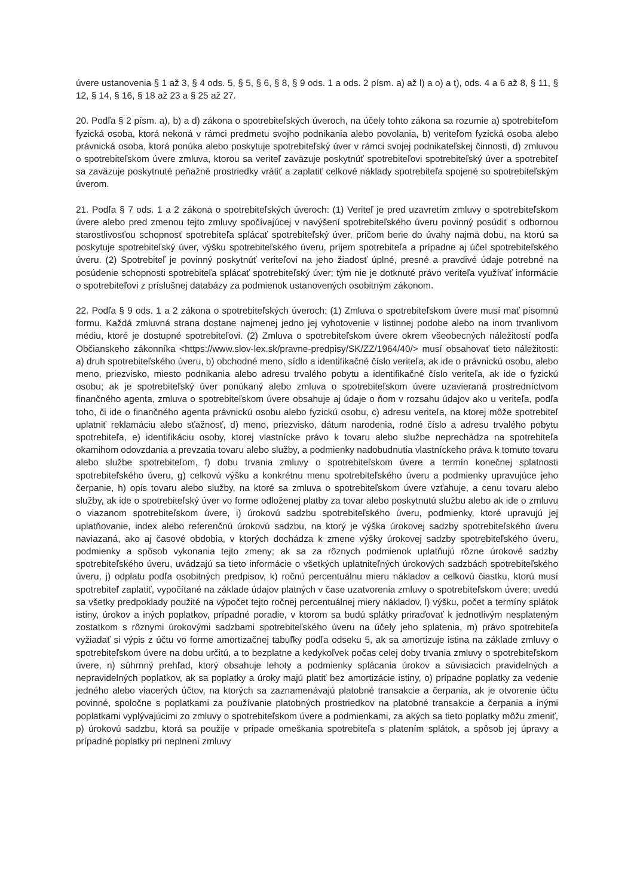úvere ustanovenia § 1 až 3, § 4 ods. 5, § 5, § 6, § 8, § 9 ods. 1 a ods. 2 písm. a) až l) a o) a t), ods. 4 a 6 až 8, § 11, § 12, § 14, § 16, § 18 až 23 a § 25 až 27.
20. Podľa § 2 písm. a), b) a d) zákona o spotrebiteľských úveroch, na účely tohto zákona sa rozumie a) spotrebiteľom fyzická osoba, ktorá nekoná v rámci predmetu svojho podnikania alebo povolania, b) veriteľom fyzická osoba alebo právnická osoba, ktorá ponúka alebo poskytuje spotrebiteľský úver v rámci svojej podnikateľskej činnosti, d) zmluvou o spotrebiteľskom úvere zmluva, ktorou sa veriteľ zaväzuje poskytnúť spotrebiteľovi spotrebiteľský úver a spotrebiteľ sa zaväzuje poskytnuté peňažné prostriedky vrátiť a zaplatiť celkové náklady spotrebiteľa spojené so spotrebiteľským úverom.
21. Podľa § 7 ods. 1 a 2 zákona o spotrebiteľských úveroch: (1) Veriteľ je pred uzavretím zmluvy o spotrebiteľskom úvere alebo pred zmenou tejto zmluvy spočívajúcej v navýšení spotrebiteľského úveru povinný posúdiť s odbornou starostlivosťou schopnosť spotrebiteľa splácať spotrebiteľský úver, pričom berie do úvahy najmä dobu, na ktorú sa poskytuje spotrebiteľský úver, výšku spotrebiteľského úveru, príjem spotrebiteľa a prípadne aj účel spotrebiteľského úveru. (2) Spotrebiteľ je povinný poskytnúť veriteľovi na jeho žiadosť úplné, presné a pravdivé údaje potrebné na posúdenie schopnosti spotrebiteľa splácať spotrebiteľský úver; tým nie je dotknuté právo veriteľa využívať informácie o spotrebiteľovi z príslušnej databázy za podmienok ustanovených osobitným zákonom.
22. Podľa § 9 ods. 1 a 2 zákona o spotrebiteľských úveroch: (1) Zmluva o spotrebiteľskom úvere musí mať písomnú formu. Každá zmluvná strana dostane najmenej jedno jej vyhotovenie v listinnej podobe alebo na inom trvanlivom médiu, ktoré je dostupné spotrebiteľovi. (2) Zmluva o spotrebiteľskom úvere okrem všeobecných náležitostí podľa Občianskeho zákonníka <https://www.slov-lex.sk/pravne-predpisy/SK/ZZ/1964/40/> musí obsahovať tieto náležitosti: a) druh spotrebiteľského úveru, b) obchodné meno, sídlo a identifikačné číslo veriteľa, ak ide o právnickú osobu, alebo meno, priezvisko, miesto podnikania alebo adresu trvalého pobytu a identifikačné číslo veriteľa, ak ide o fyzickú osobu; ak je spotrebiteľský úver ponúkaný alebo zmluva o spotrebiteľskom úvere uzavieraná prostredníctvom finančného agenta, zmluva o spotrebiteľskom úvere obsahuje aj údaje o ňom v rozsahu údajov ako u veriteľa, podľa toho, či ide o finančného agenta právnickú osobu alebo fyzickú osobu, c) adresu veriteľa, na ktorej môže spotrebiteľ uplatniť reklamáciu alebo sťažnosť, d) meno, priezvisko, dátum narodenia, rodné číslo a adresu trvalého pobytu spotrebiteľa, e) identifikáciu osoby, ktorej vlastnícke právo k tovaru alebo službe neprechádza na spotrebiteľa okamihom odovzdania a prevzatia tovaru alebo služby, a podmienky nadobudnutia vlastníckeho práva k tomuto tovaru alebo službe spotrebiteľom, f) dobu trvania zmluvy o spotrebiteľskom úvere a termín konečnej splatnosti spotrebiteľského úveru, g) celkovú výšku a konkrétnu menu spotrebiteľského úveru a podmienky upravujúce jeho čerpanie, h) opis tovaru alebo služby, na ktoré sa zmluva o spotrebiteľskom úvere vzťahuje, a cenu tovaru alebo služby, ak ide o spotrebiteľský úver vo forme odloženej platby za tovar alebo poskytnutú službu alebo ak ide o zmluvu o viazanom spotrebiteľskom úvere, i) úrokovú sadzbu spotrebiteľského úveru, podmienky, ktoré upravujú jej uplatňovanie, index alebo referenčnú úrokovú sadzbu, na ktorý je výška úrokovej sadzby spotrebiteľského úveru naviazaná, ako aj časové obdobia, v ktorých dochádza k zmene výšky úrokovej sadzby spotrebiteľského úveru, podmienky a spôsob vykonania tejto zmeny; ak sa za rôznych podmienok uplatňujú rôzne úrokové sadzby spotrebiteľského úveru, uvádzajú sa tieto informácie o všetkých uplatniteľných úrokových sadzbách spotrebiteľského úveru, j) odplatu podľa osobitných predpisov, k) ročnú percentuálnu mieru nákladov a celkovú čiastku, ktorú musí spotrebiteľ zaplatiť, vypočítané na základe údajov platných v čase uzatvorenia zmluvy o spotrebiteľskom úvere; uvedú sa všetky predpoklady použité na výpočet tejto ročnej percentuálnej miery nákladov, l) výšku, počet a termíny splátok istiny, úrokov a iných poplatkov, prípadné poradie, v ktorom sa budú splátky priraďovať k jednotlivým nesplateným zostatkom s rôznymi úrokovými sadzbami spotrebiteľského úveru na účely jeho splatenia, m) právo spotrebiteľa vyžiadať si výpis z účtu vo forme amortizačnej tabuľky podľa odseku 5, ak sa amortizuje istina na základe zmluvy o spotrebiteľskom úvere na dobu určitú, a to bezplatne a kedykoľvek počas celej doby trvania zmluvy o spotrebiteľskom úvere, n) súhrnný prehľad, ktorý obsahuje lehoty a podmienky splácania úrokov a súvisiacich pravidelných a nepravidelných poplatkov, ak sa poplatky a úroky majú platiť bez amortizácie istiny, o) prípadne poplatky za vedenie jedného alebo viacerých účtov, na ktorých sa zaznamenávajú platobné transakcie a čerpania, ak je otvorenie účtu povinné, spoločne s poplatkami za používanie platobných prostriedkov na platobné transakcie a čerpania a inými poplatkami vyplývajúcimi zo zmluvy o spotrebiteľskom úvere a podmienkami, za akých sa tieto poplatky môžu zmeniť, p) úrokovú sadzbu, ktorá sa použije v prípade omeškania spotrebiteľa s platením splátok, a spôsob jej úpravy a prípadné poplatky pri neplnení zmluvy